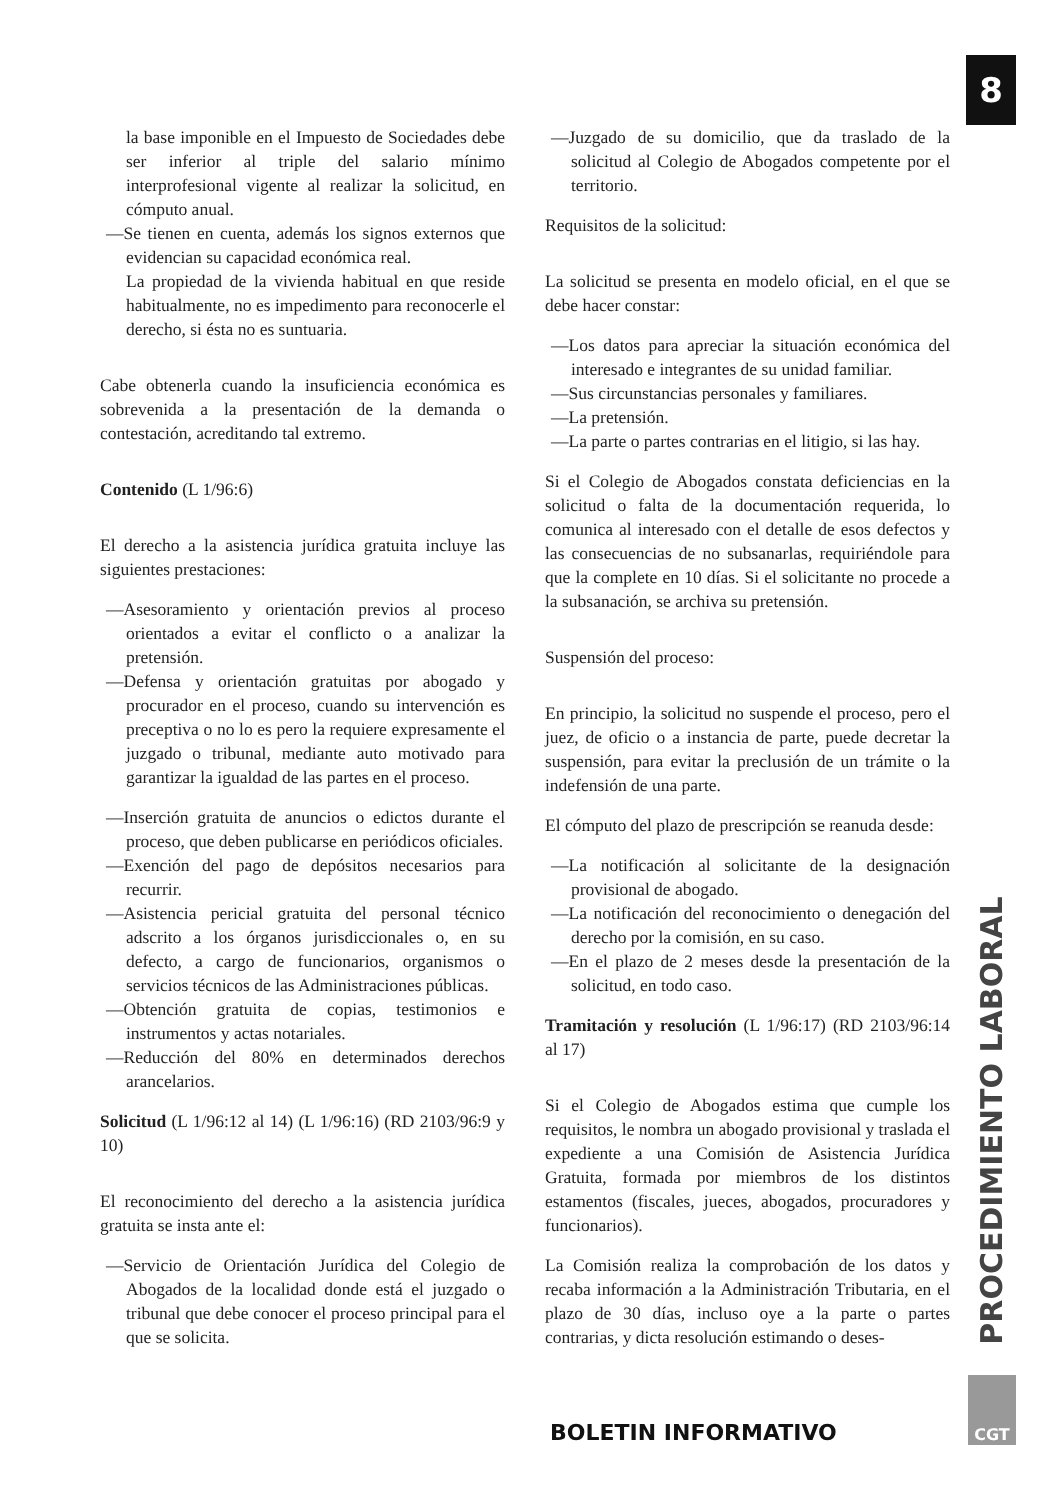8
la base imponible en el Impuesto de Sociedades debe ser inferior al triple del salario mínimo interprofesional vigente al realizar la solicitud, en cómputo anual.
—Se tienen en cuenta, además los signos externos que evidencian su capacidad económica real.
La propiedad de la vivienda habitual en que reside habitualmente, no es impedimento para reconocerle el derecho, si ésta no es suntuaria.
Cabe obtenerla cuando la insuficiencia económica es sobrevenida a la presentación de la demanda o contestación, acreditando tal extremo.
Contenido (L 1/96:6)
El derecho a la asistencia jurídica gratuita incluye las siguientes prestaciones:
—Asesoramiento y orientación previos al proceso orientados a evitar el conflicto o a analizar la pretensión.
—Defensa y orientación gratuitas por abogado y procurador en el proceso, cuando su intervención es preceptiva o no lo es pero la requiere expresamente el juzgado o tribunal, mediante auto motivado para garantizar la igualdad de las partes en el proceso.
—Inserción gratuita de anuncios o edictos durante el proceso, que deben publicarse en periódicos oficiales.
—Exención del pago de depósitos necesarios para recurrir.
—Asistencia pericial gratuita del personal técnico adscrito a los órganos jurisdiccionales o, en su defecto, a cargo de funcionarios, organismos o servicios técnicos de las Administraciones públicas.
—Obtención gratuita de copias, testimonios e instrumentos y actas notariales.
—Reducción del 80% en determinados derechos arancelarios.
Solicitud (L 1/96:12 al 14) (L 1/96:16) (RD 2103/96:9 y 10)
El reconocimiento del derecho a la asistencia jurídica gratuita se insta ante el:
—Servicio de Orientación Jurídica del Colegio de Abogados de la localidad donde está el juzgado o tribunal que debe conocer el proceso principal para el que se solicita.
—Juzgado de su domicilio, que da traslado de la solicitud al Colegio de Abogados competente por el territorio.
Requisitos de la solicitud:
La solicitud se presenta en modelo oficial, en el que se debe hacer constar:
—Los datos para apreciar la situación económica del interesado e integrantes de su unidad familiar.
—Sus circunstancias personales y familiares.
—La pretensión.
—La parte o partes contrarias en el litigio, si las hay.
Si el Colegio de Abogados constata deficiencias en la solicitud o falta de la documentación requerida, lo comunica al interesado con el detalle de esos defectos y las consecuencias de no subsanarlas, requiriéndole para que la complete en 10 días. Si el solicitante no procede a la subsanación, se archiva su pretensión.
Suspensión del proceso:
En principio, la solicitud no suspende el proceso, pero el juez, de oficio o a instancia de parte, puede decretar la suspensión, para evitar la preclusión de un trámite o la indefensión de una parte.
El cómputo del plazo de prescripción se reanuda desde:
—La notificación al solicitante de la designación provisional de abogado.
—La notificación del reconocimiento o denegación del derecho por la comisión, en su caso.
—En el plazo de 2 meses desde la presentación de la solicitud, en todo caso.
Tramitación y resolución (L 1/96:17) (RD 2103/96:14 al 17)
Si el Colegio de Abogados estima que cumple los requisitos, le nombra un abogado provisional y traslada el expediente a una Comisión de Asistencia Jurídica Gratuita, formada por miembros de los distintos estamentos (fiscales, jueces, abogados, procuradores y funcionarios).
La Comisión realiza la comprobación de los datos y recaba información a la Administración Tributaria, en el plazo de 30 días, incluso oye a la parte o partes contrarias, y dicta resolución estimando o deses-
PROCEDIMIENTO LABORAL
BOLETIN INFORMATIVO
CGT